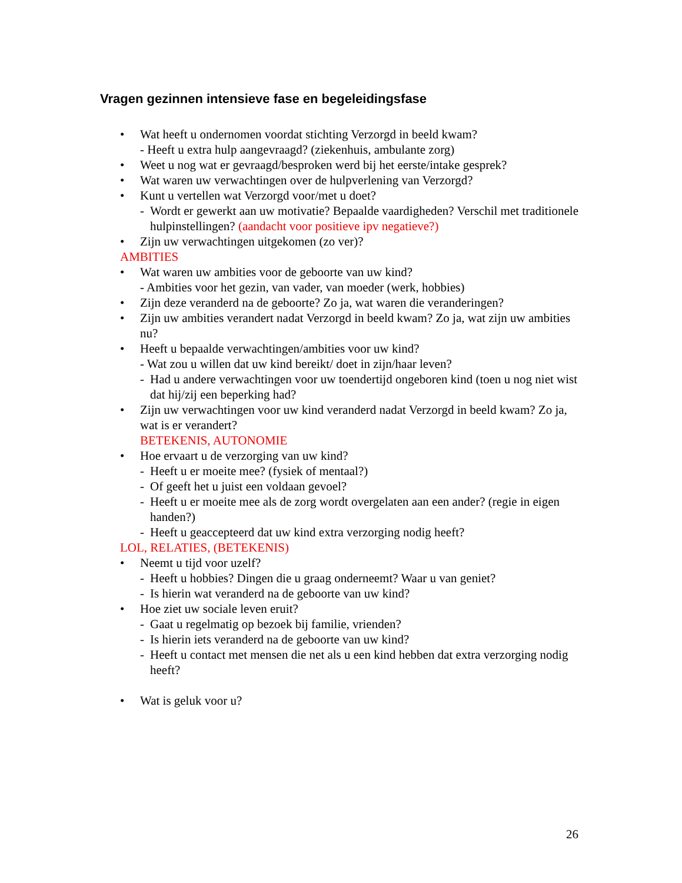Vragen gezinnen intensieve fase en begeleidingsfase
• Wat heeft u ondernomen voordat stichting Verzorgd in beeld kwam?
- Heeft u extra hulp aangevraagd? (ziekenhuis, ambulante zorg)
• Weet u nog wat er gevraagd/besproken werd bij het eerste/intake gesprek?
• Wat waren uw verwachtingen over de hulpverlening van Verzorgd?
• Kunt u vertellen wat Verzorgd voor/met u doet?
- Wordt er gewerkt aan uw motivatie? Bepaalde vaardigheden? Verschil met traditionele hulpinstellingen? (aandacht voor positieve ipv negatieve?)
• Zijn uw verwachtingen uitgekomen (zo ver)?
AMBITIES
• Wat waren uw ambities voor de geboorte van uw kind?
- Ambities voor het gezin, van vader, van moeder (werk, hobbies)
• Zijn deze veranderd na de geboorte? Zo ja, wat waren die veranderingen?
• Zijn uw ambities verandert nadat Verzorgd in beeld kwam? Zo ja, wat zijn uw ambities nu?
• Heeft u bepaalde verwachtingen/ambities voor uw kind?
- Wat zou u willen dat uw kind bereikt/ doet in zijn/haar leven?
- Had u andere verwachtingen voor uw toendertijd ongeboren kind (toen u nog niet wist dat hij/zij een beperking had?
• Zijn uw verwachtingen voor uw kind veranderd nadat Verzorgd in beeld kwam? Zo ja, wat is er verandert?
BETEKENIS, AUTONOMIE
• Hoe ervaart u de verzorging van uw kind?
- Heeft u er moeite mee? (fysiek of mentaal?)
- Of geeft het u juist een voldaan gevoel?
- Heeft u er moeite mee als de zorg wordt overgelaten aan een ander? (regie in eigen handen?)
- Heeft u geaccepteerd dat uw kind extra verzorging nodig heeft?
LOL, RELATIES, (BETEKENIS)
• Neemt u tijd voor uzelf?
- Heeft u hobbies? Dingen die u graag onderneemt? Waar u van geniet?
- Is hierin wat veranderd na de geboorte van uw kind?
• Hoe ziet uw sociale leven eruit?
- Gaat u regelmatig op bezoek bij familie, vrienden?
- Is hierin iets veranderd na de geboorte van uw kind?
- Heeft u contact met mensen die net als u een kind hebben dat extra verzorging nodig heeft?
• Wat is geluk voor u?
26